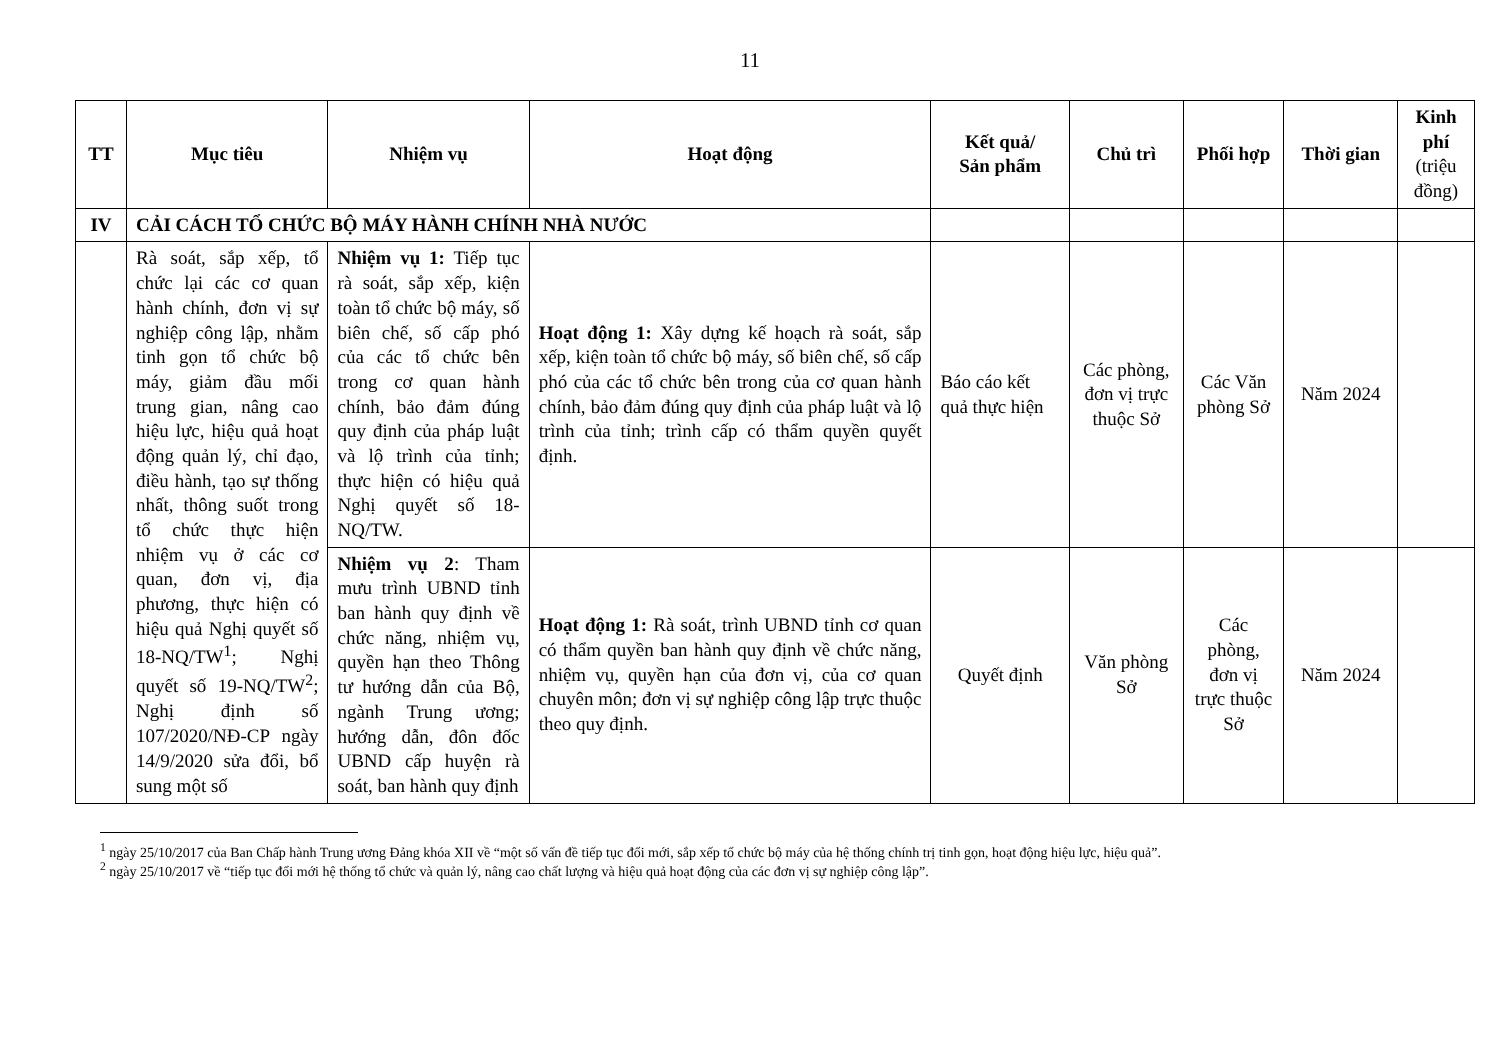11
| TT | Mục tiêu | Nhiệm vụ | Hoạt động | Kết quả/ Sản phẩm | Chủ trì | Phối hợp | Thời gian | Kinh phí (triệu đồng) |
| --- | --- | --- | --- | --- | --- | --- | --- | --- |
| IV | CẢI CÁCH TỔ CHỨC BỘ MÁY HÀNH CHÍNH NHÀ NƯỚC | | | | | | | |
| | Rà soát, sắp xếp, tổ chức lại các cơ quan hành chính, đơn vị sự nghiệp công lập, nhằm tinh gọn tổ chức bộ máy, giảm đầu mối trung gian, nâng cao hiệu lực, hiệu quả hoạt động quản lý, chỉ đạo, điều hành, tạo sự thống nhất, thông suốt trong tổ chức thực hiện nhiệm vụ ở các cơ quan, đơn vị, địa phương, thực hiện có hiệu quả Nghị quyết số 18-NQ/TW<sup>1</sup>; Nghị quyết số 19-NQ/TW<sup>2</sup>; Nghị định số 107/2020/NĐ-CP ngày 14/9/2020 sửa đổi, bổ sung một số | Nhiệm vụ 1: Tiếp tục rà soát, sắp xếp, kiện toàn tổ chức bộ máy, số biên chế, số cấp phó của các tổ chức bên trong cơ quan hành chính, bảo đảm đúng quy định của pháp luật và lộ trình của tỉnh; thực hiện có hiệu quả Nghị quyết số 18-NQ/TW. | Hoạt động 1: Xây dựng kế hoạch rà soát, sắp xếp, kiện toàn tổ chức bộ máy, số biên chế, số cấp phó của các tổ chức bên trong của cơ quan hành chính, bảo đảm đúng quy định của pháp luật và lộ trình của tỉnh; trình cấp có thẩm quyền quyết định. | Báo cáo kết quả thực hiện | Các phòng, đơn vị trực thuộc Sở | Các Văn phòng Sở | Năm 2024 | |
| | | Nhiệm vụ 2 : Tham mưu trình UBND tỉnh ban hành quy định về chức năng, nhiệm vụ, quyền hạn theo Thông tư hướng dẫn của Bộ, ngành Trung ương; hướng dẫn, đôn đốc UBND cấp huyện rà soát, ban hành quy định | Hoạt động 1: Rà soát, trình UBND tỉnh cơ quan có thẩm quyền ban hành quy định về chức năng, nhiệm vụ, quyền hạn của đơn vị, của cơ quan chuyên môn; đơn vị sự nghiệp công lập trực thuộc theo quy định. | Quyết định | Văn phòng Sở | Các phòng, đơn vị trực thuộc Sở | Năm 2024 | |
<sup>1</sup> ngày 25/10/2017 của Ban Chấp hành Trung ương Đảng khóa XII về “một số vấn đề tiếp tục đổi mới, sắp xếp tổ chức bộ máy của hệ thống chính trị tinh gọn, hoạt động hiệu lực, hiệu quả”.
<sup>2</sup> ngày 25/10/2017 về “tiếp tục đổi mới hệ thống tổ chức và quản lý, nâng cao chất lượng và hiệu quả hoạt động của các đơn vị sự nghiệp công lập”.